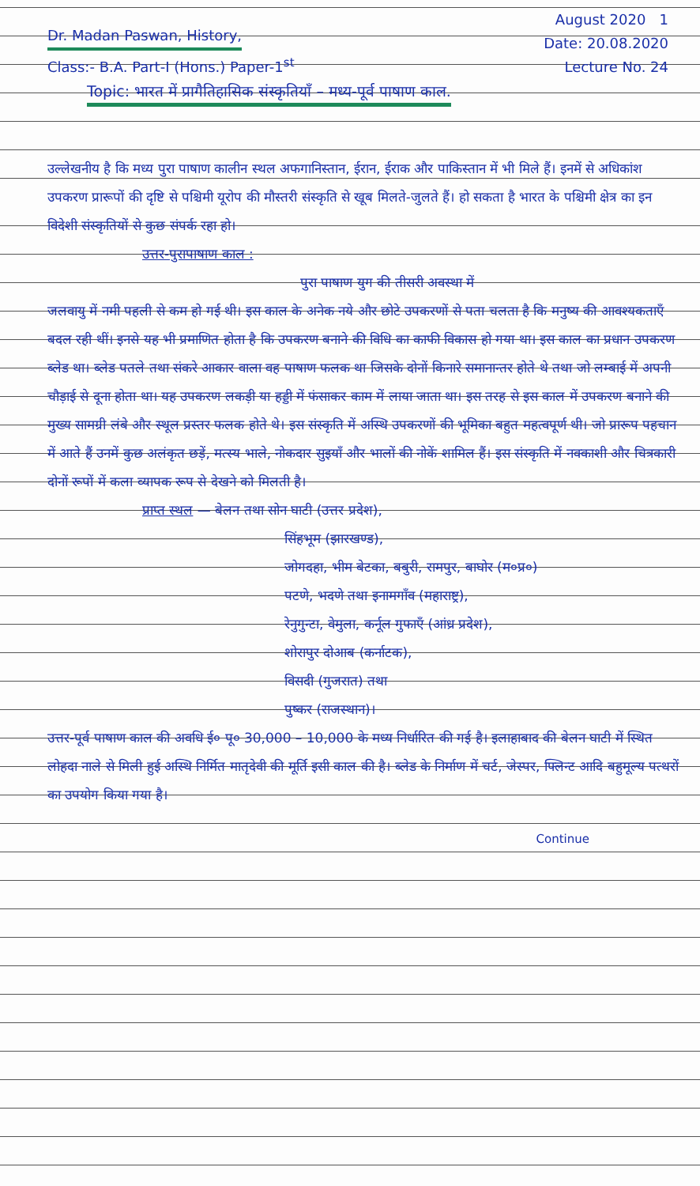Dr. Madan Paswan, History,
Class:- B.A. Part-I (Hons.) Paper-1<sup>st</sup>
August 2020 1
Date: 20.08.2020
Lecture No. 24
Topic: भारत में प्रागैतिहासिक संस्कृतियाँ – मध्य-पूर्व पाषाण काल.
उल्लेखनीय है कि मध्य पुरा पाषाण कालीन स्थल अफगानिस्तान, ईरान, ईराक और पाकिस्तान में भी मिले हैं। इनमें से अधिकांश उपकरण प्रारूपों की दृष्टि से पश्चिमी यूरोप की मौस्तरी संस्कृति से खूब मिलते-जुलते हैं। हो सकता है भारत के पश्चिमी क्षेत्र का इन विदेशी संस्कृतियों से कुछ संपर्क रहा हो।
उत्तर-पुरापाषाण काल :
पुरा पाषाण युग की तीसरी अवस्था में
जलवायु में नमी पहली से कम हो गई थी। इस काल के अनेक नये और छोटे उपकरणों से पता चलता है कि मनुष्य की आवश्यकताएँ बदल रही थीं। इनसे यह भी प्रमाणित होता है कि उपकरण बनाने की विधि का काफी विकास हो गया था। इस काल का प्रधान उपकरण ब्लेड था। ब्लेड पतले तथा संकरे आकार वाला वह पाषाण फलक था जिसके दोनों किनारे समानान्तर होते थे तथा जो लम्बाई में अपनी चौड़ाई से दूना होता था। यह उपकरण लकड़ी या हड्डी में फंसाकर काम में लाया जाता था। इस तरह से इस काल में उपकरण बनाने की मुख्य सामग्री लंबे और स्थूल प्रस्तर फलक होते थे। इस संस्कृति में अस्थि उपकरणों की भूमिका बहुत महत्वपूर्ण थी। जो प्रारूप पहचान में आते हैं उनमें कुछ अलंकृत छड़ें, मत्स्य भाले, नोकदार सुइयाँ और भालों की नोकें शामिल हैं। इस संस्कृति में नक्काशी और चित्रकारी दोनों रूपों में कला व्यापक रूप से देखने को मिलती है।
प्राप्त स्थल — बेलन तथा सोन घाटी (उत्तर प्रदेश),
सिंहभूम (झारखण्ड),
जोगदहा, भीम बेटका, बबुरी, रामपुर, बाघोर (म०प्र०)
पटणे, भदणे तथा इनामगाँव (महाराष्ट्र),
रेनुगुन्टा, वेमुला, कर्नूल गुफाएँ (आंध्र प्रदेश),
शोरापुर दोआब (कर्नाटक),
विसदी (गुजरात) तथा
पुष्कर (राजस्थान)।
उत्तर-पूर्व पाषाण काल की अवधि ई० पू० 30,000 – 10,000 के मध्य निर्धारित की गई है। इलाहाबाद की बेलन घाटी में स्थित लोहदा नाले से मिली हुई अस्थि निर्मित मातृदेवी की मूर्ति इसी काल की है। ब्लेड के निर्माण में चर्ट, जेस्पर, फ्लिन्ट आदि बहुमूल्य पत्थरों का उपयोग किया गया है।
Continue